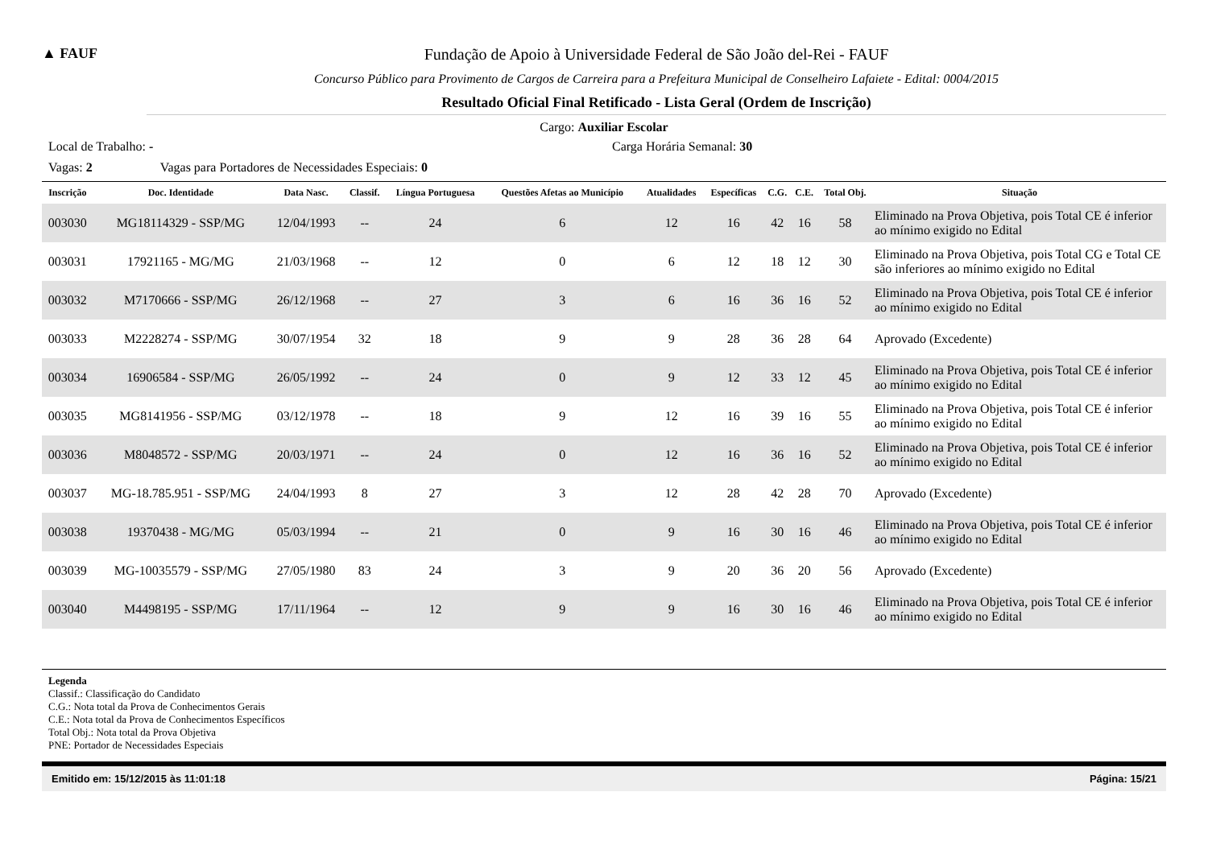▲ FAUF Fundação de Apoio à Universidade Federal de São João del-Rei - FAUF
Concurso Público para Provimento de Cargos de Carreira para a Prefeitura Municipal de Conselheiro Lafaiete - Edital: 0004/2015
Resultado Oficial Final Retificado - Lista Geral (Ordem de Inscrição)
Cargo: Auxiliar Escolar
Local de Trabalho: - Carga Horária Semanal: 30
Vagas: 2 Vagas para Portadores de Necessidades Especiais: 0
| Inscrição | Doc. Identidade | Data Nasc. | Classif. | Língua Portuguesa | Questões Afetas ao Município | Atualidades | Específicas | C.G. | C.E. | Total Obj. | Situação |
| --- | --- | --- | --- | --- | --- | --- | --- | --- | --- | --- | --- |
| 003030 | MG18114329 - SSP/MG | 12/04/1993 | -- | 24 | 6 | 12 | 16 | 42 | 16 | 58 | Eliminado na Prova Objetiva, pois Total CE é inferior ao mínimo exigido no Edital |
| 003031 | 17921165 - MG/MG | 21/03/1968 | -- | 12 | 0 | 6 | 12 | 18 | 12 | 30 | Eliminado na Prova Objetiva, pois Total CG e Total CE são inferiores ao mínimo exigido no Edital |
| 003032 | M7170666 - SSP/MG | 26/12/1968 | -- | 27 | 3 | 6 | 16 | 36 | 16 | 52 | Eliminado na Prova Objetiva, pois Total CE é inferior ao mínimo exigido no Edital |
| 003033 | M2228274 - SSP/MG | 30/07/1954 | 32 | 18 | 9 | 9 | 28 | 36 | 28 | 64 | Aprovado (Excedente) |
| 003034 | 16906584 - SSP/MG | 26/05/1992 | -- | 24 | 0 | 9 | 12 | 33 | 12 | 45 | Eliminado na Prova Objetiva, pois Total CE é inferior ao mínimo exigido no Edital |
| 003035 | MG8141956 - SSP/MG | 03/12/1978 | -- | 18 | 9 | 12 | 16 | 39 | 16 | 55 | Eliminado na Prova Objetiva, pois Total CE é inferior ao mínimo exigido no Edital |
| 003036 | M8048572 - SSP/MG | 20/03/1971 | -- | 24 | 0 | 12 | 16 | 36 | 16 | 52 | Eliminado na Prova Objetiva, pois Total CE é inferior ao mínimo exigido no Edital |
| 003037 | MG-18.785.951 - SSP/MG | 24/04/1993 | 8 | 27 | 3 | 12 | 28 | 42 | 28 | 70 | Aprovado (Excedente) |
| 003038 | 19370438 - MG/MG | 05/03/1994 | -- | 21 | 0 | 9 | 16 | 30 | 16 | 46 | Eliminado na Prova Objetiva, pois Total CE é inferior ao mínimo exigido no Edital |
| 003039 | MG-10035579 - SSP/MG | 27/05/1980 | 83 | 24 | 3 | 9 | 20 | 36 | 20 | 56 | Aprovado (Excedente) |
| 003040 | M4498195 - SSP/MG | 17/11/1964 | -- | 12 | 9 | 9 | 16 | 30 | 16 | 46 | Eliminado na Prova Objetiva, pois Total CE é inferior ao mínimo exigido no Edital |
Legenda
Classif.: Classificação do Candidato
C.G.: Nota total da Prova de Conhecimentos Gerais
C.E.: Nota total da Prova de Conhecimentos Específicos
Total Obj.: Nota total da Prova Objetiva
PNE: Portador de Necessidades Especiais
Emitido em: 15/12/2015 às 11:01:18 Página: 15/21